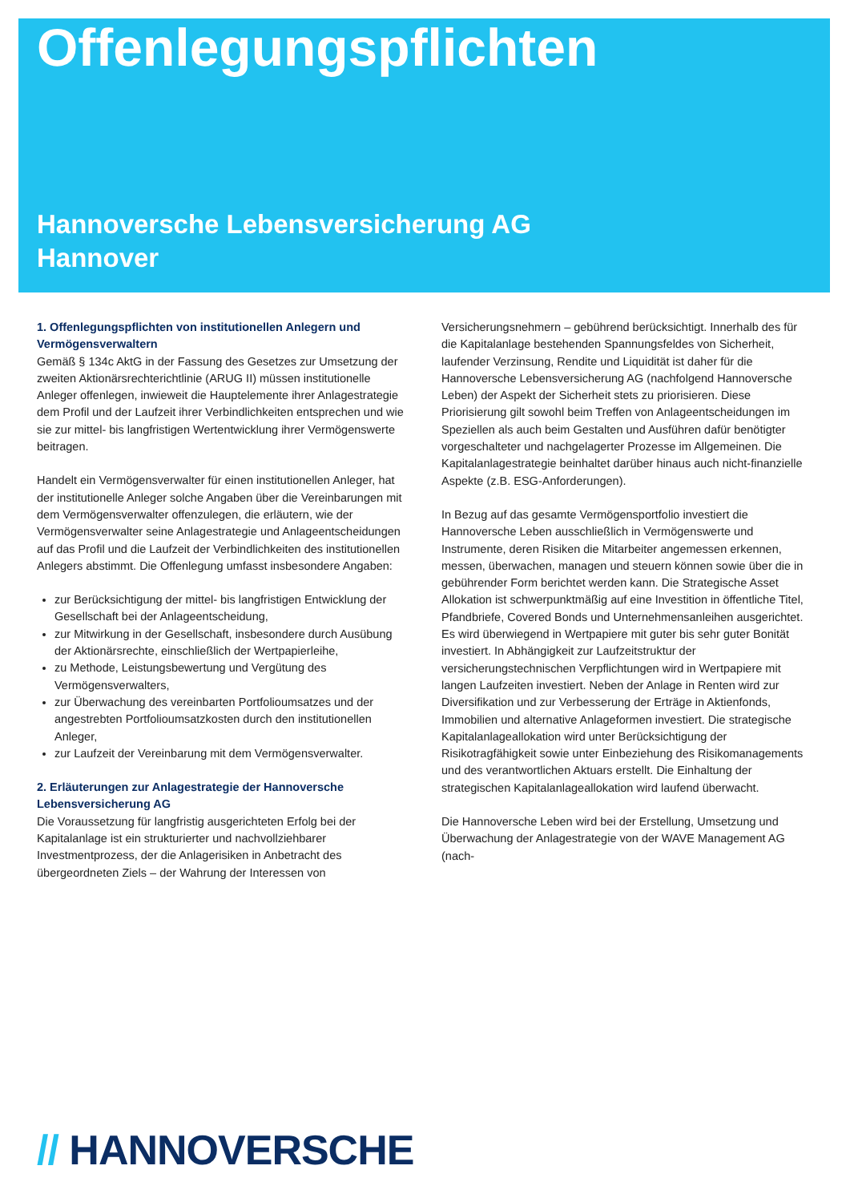Offenlegungspflichten
Hannoversche Lebensversicherung AG
Hannover
1. Offenlegungspflichten von institutionellen Anlegern und Vermögensverwaltern
Gemäß § 134c AktG in der Fassung des Gesetzes zur Umsetzung der zweiten Aktionärsrechterichtlinie (ARUG II) müssen institutionelle Anleger offenlegen, inwieweit die Hauptelemente ihrer Anlagestrategie dem Profil und der Laufzeit ihrer Verbindlichkeiten entsprechen und wie sie zur mittel- bis langfristigen Wertentwicklung ihrer Vermögenswerte beitragen.
Handelt ein Vermögensverwalter für einen institutionellen Anleger, hat der institutionelle Anleger solche Angaben über die Vereinbarungen mit dem Vermögensverwalter offenzulegen, die erläutern, wie der Vermögensverwalter seine Anlagestrategie und Anlageentscheidungen auf das Profil und die Laufzeit der Verbindlichkeiten des institutionellen Anlegers abstimmt. Die Offenlegung umfasst insbesondere Angaben:
zur Berücksichtigung der mittel- bis langfristigen Entwicklung der Gesellschaft bei der Anlageentscheidung,
zur Mitwirkung in der Gesellschaft, insbesondere durch Ausübung der Aktionärsrechte, einschließlich der Wertpapierleihe,
zu Methode, Leistungsbewertung und Vergütung des Vermögensverwalters,
zur Überwachung des vereinbarten Portfolioumsatzes und der angestrebten Portfolioumsatzkosten durch den institutionellen Anleger,
zur Laufzeit der Vereinbarung mit dem Vermögensverwalter.
2. Erläuterungen zur Anlagestrategie der Hannoversche Lebensversicherung AG
Die Voraussetzung für langfristig ausgerichteten Erfolg bei der Kapitalanlage ist ein strukturierter und nachvollziehbarer Investmentprozess, der die Anlagerisiken in Anbetracht des übergeordneten Ziels – der Wahrung der Interessen von Versicherungsnehmern – gebührend berücksichtigt. Innerhalb des für die Kapitalanlage bestehenden Spannungsfeldes von Sicherheit, laufender Verzinsung, Rendite und Liquidität ist daher für die Hannoversche Lebensversicherung AG (nachfolgend Hannoversche Leben) der Aspekt der Sicherheit stets zu priorisieren. Diese Priorisierung gilt sowohl beim Treffen von Anlageentscheidungen im Speziellen als auch beim Gestalten und Ausführen dafür benötigter vorgeschalteter und nachgelagerter Prozesse im Allgemeinen. Die Kapitalanlagestrategie beinhaltet darüber hinaus auch nicht-finanzielle Aspekte (z.B. ESG-Anforderungen).
In Bezug auf das gesamte Vermögensportfolio investiert die Hannoversche Leben ausschließlich in Vermögenswerte und Instrumente, deren Risiken die Mitarbeiter angemessen erkennen, messen, überwachen, managen und steuern können sowie über die in gebührender Form berichtet werden kann. Die Strategische Asset Allokation ist schwerpunktmäßig auf eine Investition in öffentliche Titel, Pfandbriefe, Covered Bonds und Unternehmensanleihen ausgerichtet. Es wird überwiegend in Wertpapiere mit guter bis sehr guter Bonität investiert. In Abhängigkeit zur Laufzeitstruktur der versicherungstechnischen Verpflichtungen wird in Wertpapiere mit langen Laufzeiten investiert. Neben der Anlage in Renten wird zur Diversifikation und zur Verbesserung der Erträge in Aktienfonds, Immobilien und alternative Anlageformen investiert. Die strategische Kapitalanlageallokation wird unter Berücksichtigung der Risikotragfähigkeit sowie unter Einbeziehung des Risikomanagements und des verantwortlichen Aktuars erstellt. Die Einhaltung der strategischen Kapitalanlageallokation wird laufend überwacht.
Die Hannoversche Leben wird bei der Erstellung, Umsetzung und Überwachung der Anlagestrategie von der WAVE Management AG (nach-
// HANNOVERSCHE